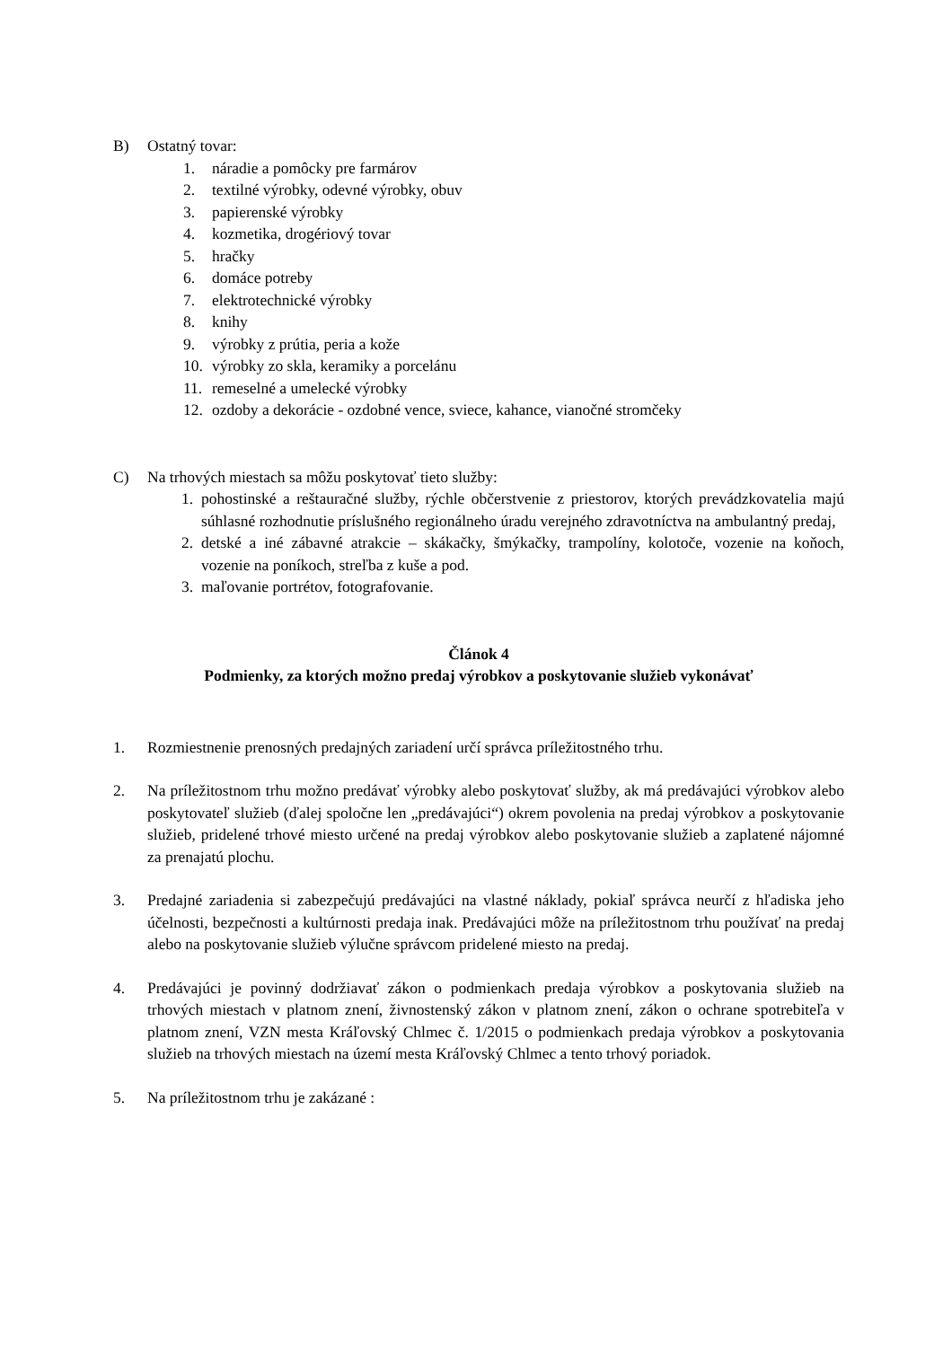B) Ostatný tovar:
1. náradie a pomôcky pre farmárov
2. textilné výrobky, odevné výrobky, obuv
3. papierenské výrobky
4. kozmetika, drogériový tovar
5. hračky
6. domáce potreby
7. elektrotechnické výrobky
8. knihy
9. výrobky z prútia, peria a kože
10. výrobky zo skla, keramiky a porcelánu
11. remeselné a umelecké výrobky
12. ozdoby a dekorácie - ozdobné vence, sviece, kahance, vianočné stromčeky
C) Na trhových miestach sa môžu poskytovať tieto služby:
1. pohostinské a reštauračné služby, rýchle občerstvenie z priestorov, ktorých prevádzkovatelia majú súhlasné rozhodnutie príslušného regionálneho úradu verejného zdravotníctva na ambulantný predaj,
2. detské a iné zábavné atrakcie – skákačky, šmýkačky, trampolíny, kolotoče, vozenie na koňoch, vozenie na poníkoch, streľba z kuše a pod.
3. maľovanie portrétov, fotografovanie.
Článok 4
Podmienky, za ktorých možno predaj výrobkov a poskytovanie služieb vykonávať
1. Rozmiestnenie prenosných predajných zariadení určí správca príležitostného trhu.
2. Na príležitostnom trhu možno predávať výrobky alebo poskytovať služby, ak má predávajúci výrobkov alebo poskytovateľ služieb (ďalej spoločne len „predávajúci“) okrem povolenia na predaj výrobkov a poskytovanie služieb, pridelené trhové miesto určené na predaj výrobkov alebo poskytovanie služieb a zaplatené nájomné za prenajatú plochu.
3. Predajné zariadenia si zabezpečujú predávajúci na vlastné náklady, pokiaľ správca neurčí z hľadiska jeho účelnosti, bezpečnosti a kultúrnosti predaja inak. Predávajúci môže na príležitostnom trhu používať na predaj alebo na poskytovanie služieb výlučne správcom pridelené miesto na predaj.
4. Predávajúci je povinný dodržiavať zákon o podmienkach predaja výrobkov a poskytovania služieb na trhových miestach v platnom znení, živnostenský zákon v platnom znení, zákon o ochrane spotrebiteľa v platnom znení, VZN mesta Kráľovský Chlmec č. 1/2015 o podmienkach predaja výrobkov a poskytovania služieb na trhových miestach na území mesta Kráľovský Chlmec a tento trhový poriadok.
5. Na príležitostnom trhu je zakázané :